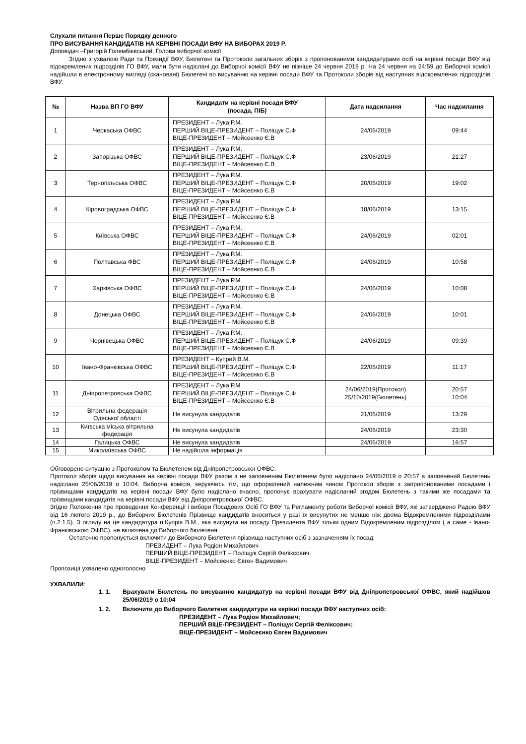Слухали питання Перше Порядку денного
ПРО ВИСУВАННЯ КАНДИДАТІВ НА КЕРІВНІ ПОСАДИ ВФУ НА ВИБОРАХ 2019 Р.
Доповідач –Григорій Голембієвський, Голова виборчої комісії
Згідно з ухвалою Ради та Президії ВФУ, Бюлетені та Протоколи загальних зборів з пропонованими кандидатурами осіб на керівні посади ВФУ від відокремлених підрозділів ГО ВФУ, мали бути надіслані до Виборчої комісії ВФУ не пізніше 24 червня 2019 р. На 24 червня на 24:59 до Виборчої комісії надійшли в електронному вигляді (скановані) Бюлетені по висуванню на керівні посади ВФУ та Протоколи зборів від наступних відокремлених підрозділів ВФУ:
| № | Назва ВП ГО ВФУ | Кандидати на керівні посади ВФУ (посада, ПІБ) | Дата надсилання | Час надсилання |
| --- | --- | --- | --- | --- |
| 1 | Черкаська ОФВС | ПРЕЗИДЕНТ – Лука Р.М. ПЕРШИЙ ВІЦЕ-ПРЕЗИДЕНТ – Поліщук С.Ф ВІЦЕ-ПРЕЗИДЕНТ – Мойсеєнко Є.В | 24/06/2019 | 09:44 |
| 2 | Запорізька ОФВС | ПРЕЗИДЕНТ – Лука Р.М. ПЕРШИЙ ВІЦЕ-ПРЕЗИДЕНТ – Поліщук С.Ф ВІЦЕ-ПРЕЗИДЕНТ – Мойсеєнко Є.В | 23/06/2019 | 21:27 |
| 3 | Тернопільська ОФВС | ПРЕЗИДЕНТ – Лука Р.М. ПЕРШИЙ ВІЦЕ-ПРЕЗИДЕНТ – Поліщук С.Ф ВІЦЕ-ПРЕЗИДЕНТ – Мойсеєнко Є.В | 20/06/2019 | 19:02 |
| 4 | Кіровоградська ОФВС | ПРЕЗИДЕНТ – Лука Р.М. ПЕРШИЙ ВІЦЕ-ПРЕЗИДЕНТ – Поліщук С.Ф ВІЦЕ-ПРЕЗИДЕНТ – Мойсеєнко Є.В | 18/06/2019 | 13:15 |
| 5 | Київська ОФВС | ПРЕЗИДЕНТ – Лука Р.М. ПЕРШИЙ ВІЦЕ-ПРЕЗИДЕНТ – Поліщук С.Ф ВІЦЕ-ПРЕЗИДЕНТ – Мойсеєнко Є.В | 24/06/2019 | 02:01 |
| 6 | Полтавська ФВС | ПРЕЗИДЕНТ – Лука Р.М. ПЕРШИЙ ВІЦЕ-ПРЕЗИДЕНТ – Поліщук С.Ф ВІЦЕ-ПРЕЗИДЕНТ – Мойсеєнко Є.В | 24/06/2019 | 10:58 |
| 7 | Харківська ОФВС | ПРЕЗИДЕНТ – Лука Р.М. ПЕРШИЙ ВІЦЕ-ПРЕЗИДЕНТ – Поліщук С.Ф ВІЦЕ-ПРЕЗИДЕНТ – Мойсеєнко Є.В | 24/06/2019 | 10:08 |
| 8 | Донецька ОФВС | ПРЕЗИДЕНТ – Лука Р.М. ПЕРШИЙ ВІЦЕ-ПРЕЗИДЕНТ – Поліщук С.Ф ВІЦЕ-ПРЕЗИДЕНТ – Мойсеєнко Є.В | 24/06/2019 | 10:01 |
| 9 | Чернівецька ОФВС | ПРЕЗИДЕНТ – Лука Р.М. ПЕРШИЙ ВІЦЕ-ПРЕЗИДЕНТ – Поліщук С.Ф ВІЦЕ-ПРЕЗИДЕНТ – Мойсеєнко Є.В | 24/06/2019 | 09:39 |
| 10 | Івано-Франківська ОФВС | ПРЕЗИДЕНТ – Куприй В.М. ПЕРШИЙ ВІЦЕ-ПРЕЗИДЕНТ – Поліщук С.Ф ВІЦЕ-ПРЕЗИДЕНТ – Мойсеєнко Є.В | 22/06/2019 | 11:17 |
| 11 | Дніпропетровська ОФВС | ПРЕЗИДЕНТ – Лука Р.М ПЕРШИЙ ВІЦЕ-ПРЕЗИДЕНТ – Поліщук С.Ф ВІЦЕ-ПРЕЗИДЕНТ – Мойсеєнко Є.В | 24/06/2019(Протокол) 25/10/2019(Бюлетень) | 20:57 10:04 |
| 12 | Вітрильна федерація Одеської області | Не висунула кандидатів | 21/06/2019 | 13:29 |
| 13 | Київська міська вітрильна федерація | Не висунула кандидатів | 24/06/2019 | 23:30 |
| 14 | Галицька ОФВС | Не висунула кандидатів | 24/06/2019 | 16:57 |
| 15 | Миколаївська ОФВС | Не надійшла інформація | | |
Обговорено ситуацію з Протоколом та Бюлетенем від Дніпропетровської ОФВС.
Протокол зборів щодо висування на керівні посади ВФУ разом з не заповненим Бюлетенем було надіслано 24/06/2019 о 20:57 а заповнений Бюлетень надіслано 25/06/2019 о 10:04. Виборча комісія, керуючись тім, що оформлений належним чином Протокол зборів з запропонованими посадами і прізвищами кандидатів на керівні посади ВФУ було надіслано вчасно, пропонує врахувати надісланий згодом Бюлетень з такими же посадами та прізвищами кандидатів на керівні посади ВФУ від Дніпропетровської ОФВС.
Згідно Положення про проведення Конференції і вибори Посадових Осіб ГО ВФУ та Регламенту роботи Виборчої комісії ВФУ, які затверджено Радою ВФУ від 16 лютого 2019 р., до Виборчих Бюлетенів Прізвище кандидатів вноситься у разі їх висунутих не менше ніж двома Відокремленими підрозділами (п.2.1.5). З огляду на це кандидатура п.Купрія В.М., яка висунута на посаду Президента ВФУ тільки одним Відокремленим підрозділом ( а саме - Івано-Франківською ОФВС), не включена до Виборчого бюлетеня
Остаточно пропонується включити до Виборчого Бюлетеня прізвища наступних осіб з зазначенням їх посад:
ПРЕЗИДЕНТ – Лука Родіон Михайлович
ПЕРШИЙ ВІЦЕ-ПРЕЗИДЕНТ – Поліщук Сергій Феліксович.
ВІЦЕ-ПРЕЗИДЕНТ – Мойсеєнко Євген Вадимович
Пропозиції ухвалено одноголосно
УХВАЛИЛИ:
1. 1. Врахувати Бюлетень по висуванню кандидатур на керівні посади ВФУ від Дніпропетровської ОФВС, який надійшов 25/06/2019 о 10:04
1. 2. Включити до Виборчого Бюлетеня кандидатури на керівні посади ВФУ наступних осіб:
ПРЕЗИДЕНТ – Лука Родіон Михайлович;
ПЕРШИЙ ВІЦЕ-ПРЕЗИДЕНТ – Поліщук Сергій Феліксович;
ВІЦЕ-ПРЕЗИДЕНТ – Мойсеєнко Євген Вадимович